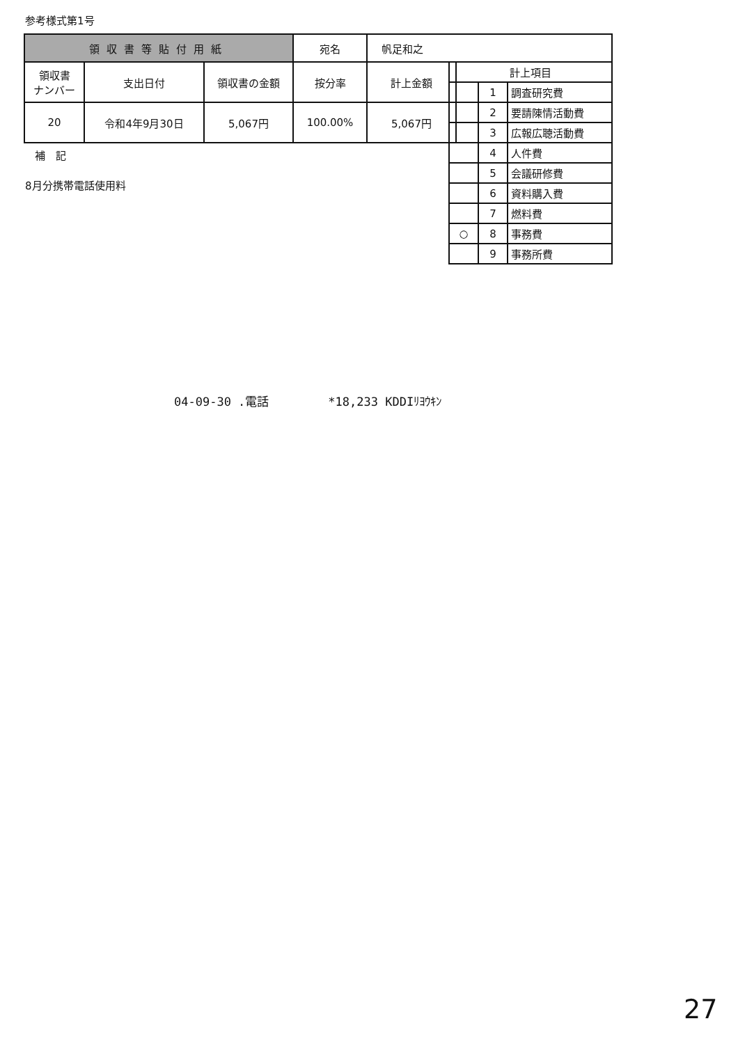参考様式第1号
| 領収書等貼付用紙 | | | 宛名 | 帆足和之 | |
| 領収書 ナンバー | 支出日付 | 領収書の金額 | 按分率 | 計上金額 | |
| 20 | 令和4年9月30日 | 5,067円 | 100.00% | 5,067円 | |
| 計上項目 | | |
| | 1 | 調査研究費 |
| | 2 | 要請陳情活動費 |
| | 3 | 広報広聴活動費 |
| | 4 | 人件費 |
| | 5 | 会議研修費 |
| | 6 | 資料購入費 |
| | 7 | 燃料費 |
| ○ | 8 | 事務費 |
| | 9 | 事務所費 |
補　記
8月分携帯電話使用料
04-09-30 .電話　　　　　*18,233 KDDIﾘﾖｳｷﾝ
27